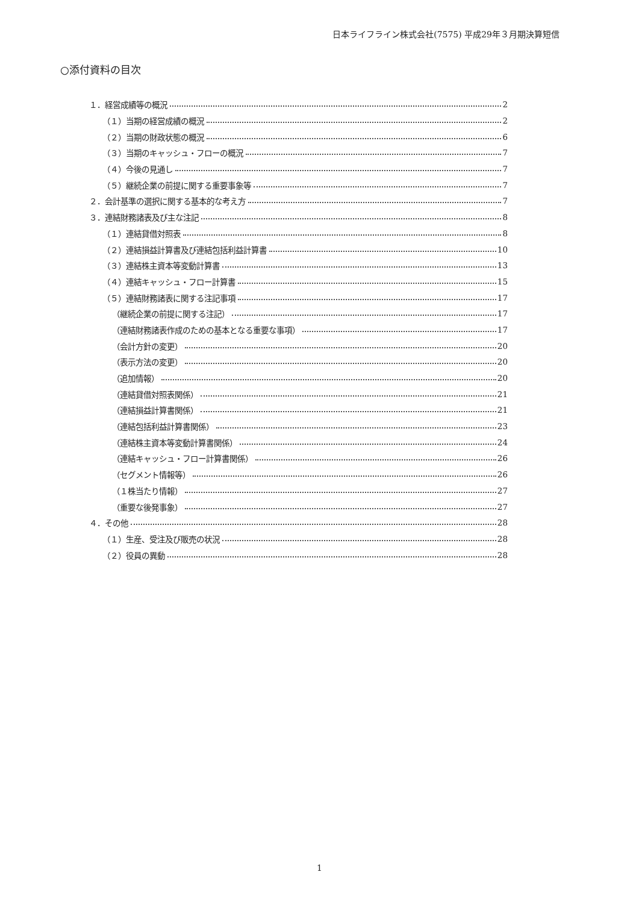日本ライフライン株式会社(7575) 平成29年３月期決算短信
○添付資料の目次
１．経営成績等の概況 2
（１）当期の経営成績の概況 2
（２）当期の財政状態の概況 6
（３）当期のキャッシュ・フローの概況 7
（４）今後の見通し 7
（５）継続企業の前提に関する重要事象等 7
２．会計基準の選択に関する基本的な考え方 7
３．連結財務諸表及び主な注記 8
（１）連結貸借対照表 8
（２）連結損益計算書及び連結包括利益計算書 10
（３）連結株主資本等変動計算書 13
（４）連結キャッシュ・フロー計算書 15
（５）連結財務諸表に関する注記事項 17
（継続企業の前提に関する注記） 17
（連結財務諸表作成のための基本となる重要な事項） 17
（会計方針の変更） 20
（表示方法の変更） 20
（追加情報） 20
（連結貸借対照表関係） 21
（連結損益計算書関係） 21
（連結包括利益計算書関係） 23
（連結株主資本等変動計算書関係） 24
（連結キャッシュ・フロー計算書関係） 26
（セグメント情報等） 26
（１株当たり情報） 27
（重要な後発事象） 27
４．その他 28
（１）生産、受注及び販売の状況 28
（２）役員の異動 28
1